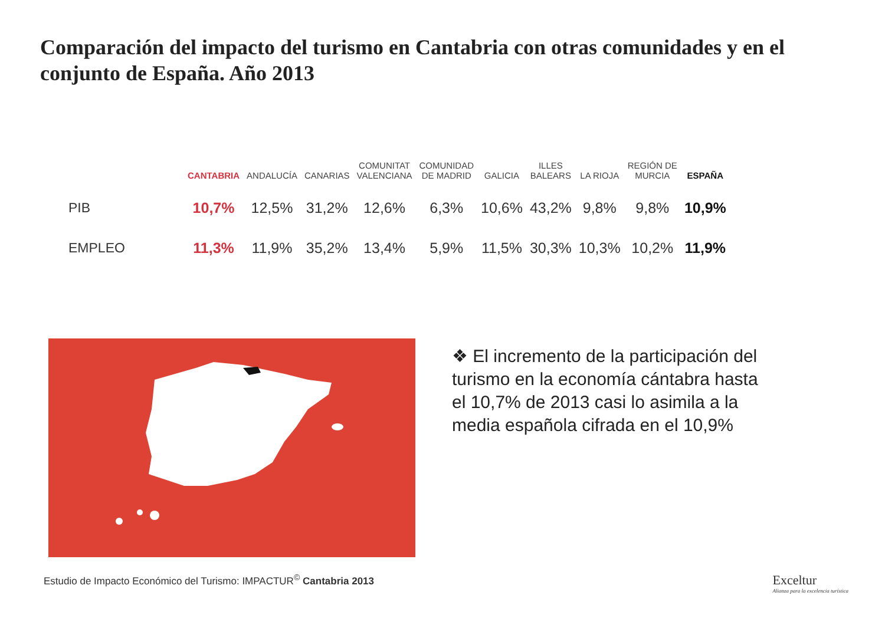Comparación del impacto del turismo en Cantabria con otras comunidades y en el conjunto de España. Año 2013
| | CANTABRIA | ANDALUCÍA | CANARIAS | COMUNITAT VALENCIANA | COMUNIDAD DE MADRID | GALICIA | ILLES BALEARS | LA RIOJA | REGIÓN DE MURCIA | ESPAÑA |
| --- | --- | --- | --- | --- | --- | --- | --- | --- | --- | --- |
| PIB | 10,7% | 12,5% | 31,2% | 12,6% | 6,3% | 10,6% | 43,2% | 9,8% | 9,8% | 10,9% |
| EMPLEO | 11,3% | 11,9% | 35,2% | 13,4% | 5,9% | 11,5% | 30,3% | 10,3% | 10,2% | 11,9% |
❖ El incremento de la participación del turismo en la economía cántabra hasta el 10,7% de 2013 casi lo asimila a la media española cifrada en el 10,9%
Estudio de Impacto Económico del Turismo: IMPACTUR<sup>©</sup> Cantabria 2013
Exceltur
Alianza para la excelencia turística